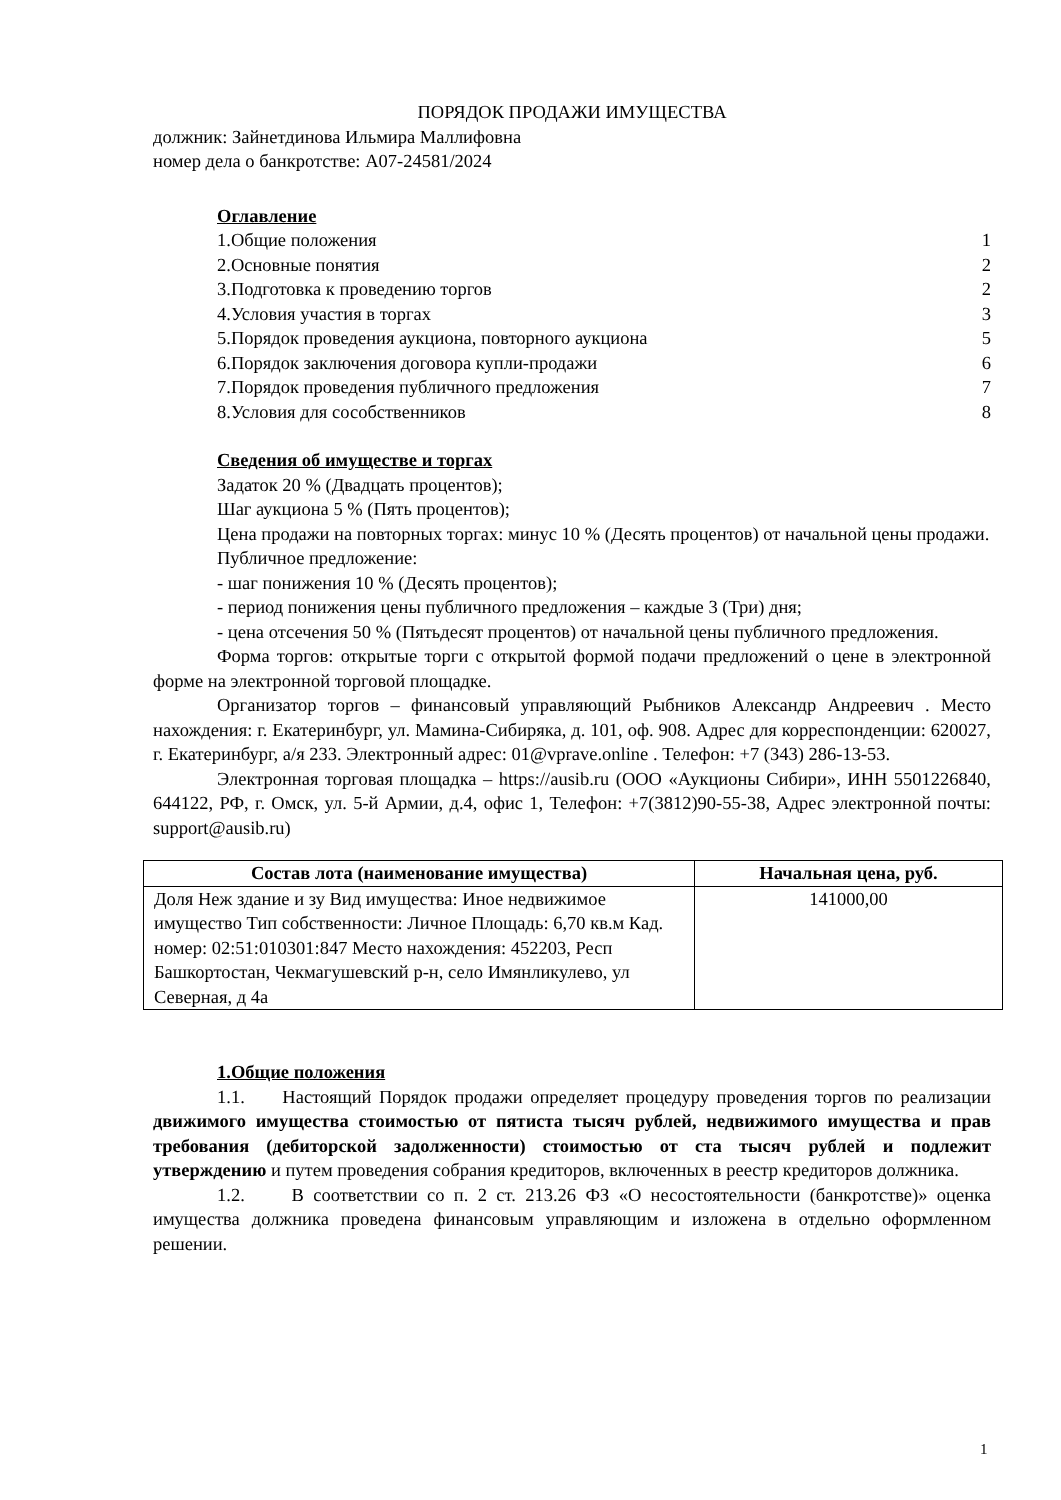ПОРЯДОК ПРОДАЖИ ИМУЩЕСТВА
должник: Зайнетдинова Ильмира Маллифовна
номер дела о банкротстве: А07-24581/2024
Оглавление
1.Общие положения 1
2.Основные понятия 2
3.Подготовка к проведению торгов 2
4.Условия участия в торгах 3
5.Порядок проведения аукциона, повторного аукциона 5
6.Порядок заключения договора купли-продажи 6
7.Порядок проведения публичного предложения 7
8.Условия для сособственников 8
Сведения об имуществе и торгах
Задаток 20 % (Двадцать процентов);
Шаг аукциона 5 % (Пять процентов);
Цена продажи на повторных торгах: минус 10 % (Десять процентов) от начальной цены продажи.
Публичное предложение:
- шаг понижения 10 % (Десять процентов);
- период понижения цены публичного предложения – каждые 3 (Три) дня;
- цена отсечения 50 % (Пятьдесят процентов) от начальной цены публичного предложения.
Форма торгов: открытые торги с открытой формой подачи предложений о цене в электронной форме на электронной торговой площадке.
Организатор торгов – финансовый управляющий Рыбников Александр Андреевич . Место нахождения: г. Екатеринбург, ул. Мамина-Сибиряка, д. 101, оф. 908. Адрес для корреспонденции: 620027, г. Екатеринбург, а/я 233. Электронный адрес: 01@vprave.online . Телефон: +7 (343) 286-13-53.
Электронная торговая площадка – https://ausib.ru (ООО «Аукционы Сибири», ИНН 5501226840, 644122, РФ, г. Омск, ул. 5-й Армии, д.4, офис 1, Телефон: +7(3812)90-55-38, Адрес электронной почты: support@ausib.ru)
| Состав лота (наименование имущества) | Начальная цена, руб. |
| --- | --- |
| Доля Неж здание и зу Вид имущества: Иное недвижимое имущество Тип собственности: Личное Площадь: 6,70 кв.м Кад. номер: 02:51:010301:847 Место нахождения: 452203, Респ Башкортостан, Чекмагушевский р-н, село Имянликулево, ул Северная, д 4а | 141000,00 |
1.Общие положения
1.1. Настоящий Порядок продажи определяет процедуру проведения торгов по реализации движимого имущества стоимостью от пятиста тысяч рублей, недвижимого имущества и прав требования (дебиторской задолженности) стоимостью от ста тысяч рублей и подлежит утверждению и путем проведения собрания кредиторов, включенных в реестр кредиторов должника.
1.2. В соответствии со п. 2 ст. 213.26 ФЗ «О несостоятельности (банкротстве)» оценка имущества должника проведена финансовым управляющим и изложена в отдельно оформленном решении.
1